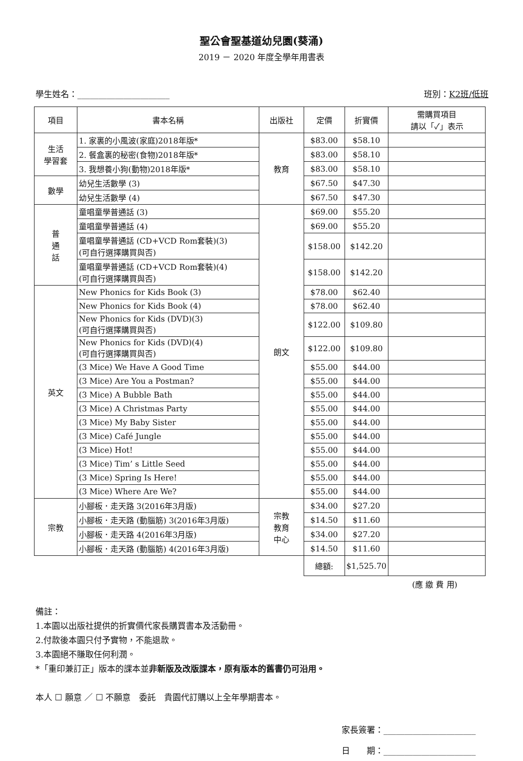聖公會聖基道幼兒園(葵涌)
2019 － 2020 年度全學年用書表
學生姓名：______________________ 班別：K2班/低班
| 項目 | 書本名稱 | 出版社 | 定價 | 折實價 | 需購買項目 請以「✓」表示 |
| --- | --- | --- | --- | --- | --- |
| 生活 學習套 | 1. 家裏的小風波(家庭)2018年版* | 教育 | $83.00 | $58.10 | |
| | 2. 餐盒裏的秘密(食物)2018年版* | | $83.00 | $58.10 | |
| | 3. 我想養小狗(動物)2018年版* | | $83.00 | $58.10 | |
| 數學 | 幼兒生活數學 (3) | | $67.50 | $47.30 | |
| | 幼兒生活數學 (4) | | $67.50 | $47.30 | |
| 普 通 話 | 童唱童學普通話 (3) | 朗文 | $69.00 | $55.20 | |
| | 童唱童學普通話 (4) | | $69.00 | $55.20 | |
| | 童唱童學普通話 (CD+VCD Rom套裝)(3) (可自行選擇購買與否) | | $158.00 | $142.20 | |
| | 童唱童學普通話 (CD+VCD Rom套裝)(4) (可自行選擇購買與否) | | $158.00 | $142.20 | |
| 英文 | New Phonics for Kids Book (3) | | $78.00 | $62.40 | |
| | New Phonics for Kids Book (4) | | $78.00 | $62.40 | |
| | New Phonics for Kids (DVD)(3) (可自行選擇購買與否) | | $122.00 | $109.80 | |
| | New Phonics for Kids (DVD)(4) (可自行選擇購買與否) | | $122.00 | $109.80 | |
| | (3 Mice) We Have A Good Time | | $55.00 | $44.00 | |
| | (3 Mice) Are You a Postman? | | $55.00 | $44.00 | |
| | (3 Mice) A Bubble Bath | | $55.00 | $44.00 | |
| | (3 Mice) A Christmas Party | | $55.00 | $44.00 | |
| | (3 Mice) My Baby Sister | | $55.00 | $44.00 | |
| | (3 Mice) Café Jungle | | $55.00 | $44.00 | |
| | (3 Mice) Hot! | | $55.00 | $44.00 | |
| | (3 Mice) Tim’ s Little Seed | | $55.00 | $44.00 | |
| | (3 Mice) Spring Is Here! | | $55.00 | $44.00 | |
| | (3 Mice) Where Are We? | | $55.00 | $44.00 | |
| 宗教 | 小腳板．走天路 3(2016年3月版) | 宗教 教育 中心 | $34.00 | $27.20 | |
| | 小腳板．走天路 (動腦筋) 3(2016年3月版) | | $14.50 | $11.60 | |
| | 小腳板．走天路 4(2016年3月版) | | $34.00 | $27.20 | |
| | 小腳板．走天路 (動腦筋) 4(2016年3月版) | | $14.50 | $11.60 | |
| | | | 總額: | $1,525.70 | |
(應 繳 費 用)
備註：
1.本園以出版社提供的折實價代家長購買書本及活動冊。
2.付款後本園只付予實物，不能退款。
3.本園絕不賺取任何利潤。
*「重印兼訂正」版本的課本並非新版及改版課本，原有版本的舊書仍可沿用。
本人 ☐ 願意 ／ ☐ 不願意　委託　貴園代訂購以上全年學期書本。
家長簽署：______________________
日　　期：______________________